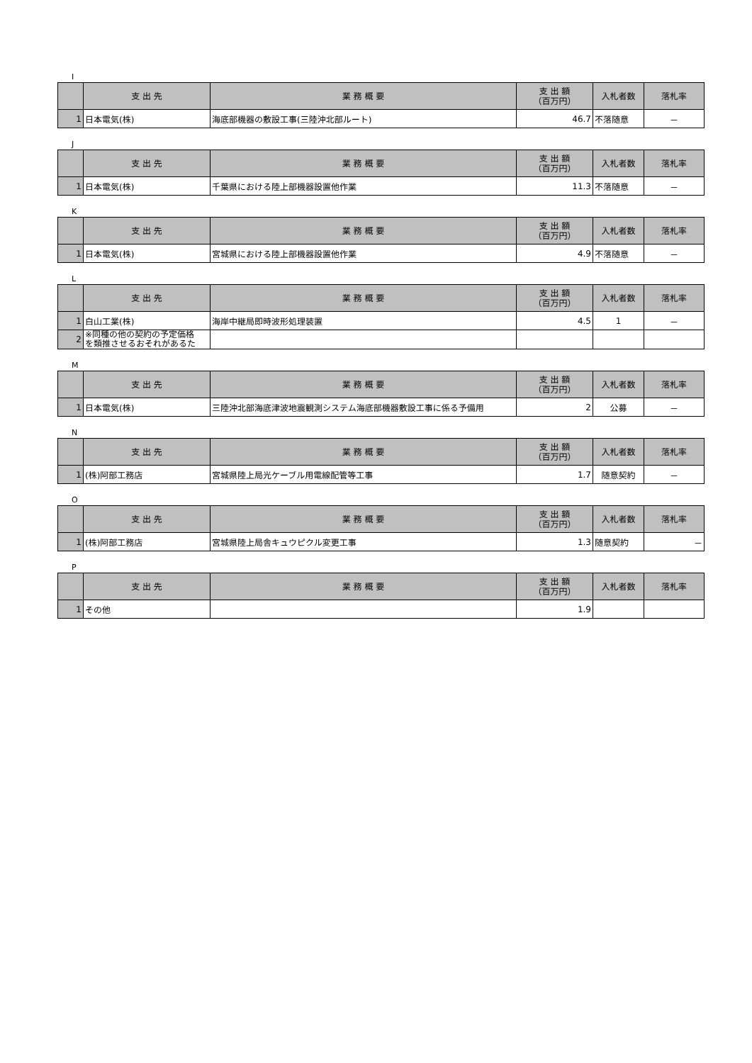I
| | 支 出 先 | 業 務 概 要 | 支 出 額 （百万円） | 入札者数 | 落札率 |
| --- | --- | --- | --- | --- | --- |
| 1 | 日本電気(株) | 海底部機器の敷設工事(三陸沖北部ルート) | 46.7 | 不落随意 | － |
J
| | 支 出 先 | 業 務 概 要 | 支 出 額 （百万円） | 入札者数 | 落札率 |
| --- | --- | --- | --- | --- | --- |
| 1 | 日本電気(株) | 千葉県における陸上部機器設置他作業 | 11.3 | 不落随意 | － |
K
| | 支 出 先 | 業 務 概 要 | 支 出 額 （百万円） | 入札者数 | 落札率 |
| --- | --- | --- | --- | --- | --- |
| 1 | 日本電気(株) | 宮城県における陸上部機器設置他作業 | 4.9 | 不落随意 | － |
L
| | 支 出 先 | 業 務 概 要 | 支 出 額 （百万円） | 入札者数 | 落札率 |
| --- | --- | --- | --- | --- | --- |
| 1 | 白山工業(株) | 海岸中継局即時波形処理装置 | 4.5 | 1 | － |
| 2 | ※同種の他の契約の予定価格 を類推させるおそれがあるた | | | | |
M
| | 支 出 先 | 業 務 概 要 | 支 出 額 （百万円） | 入札者数 | 落札率 |
| --- | --- | --- | --- | --- | --- |
| 1 | 日本電気(株) | 三陸沖北部海底津波地震観測システム海底部機器敷設工事に係る予備用 | 2 | 公募 | － |
N
| | 支 出 先 | 業 務 概 要 | 支 出 額 （百万円） | 入札者数 | 落札率 |
| --- | --- | --- | --- | --- | --- |
| 1 | (株)阿部工務店 | 宮城県陸上局光ケーブル用電線配管等工事 | 1.7 | 随意契約 | － |
O
| | 支 出 先 | 業 務 概 要 | 支 出 額 （百万円） | 入札者数 | 落札率 |
| --- | --- | --- | --- | --- | --- |
| 1 | (株)阿部工務店 | 宮城県陸上局舎キュウピクル変更工事 | 1.3 | 随意契約 | － |
P
| | 支 出 先 | 業 務 概 要 | 支 出 額 （百万円） | 入札者数 | 落札率 |
| --- | --- | --- | --- | --- | --- |
| 1 | その他 | | 1.9 | | |